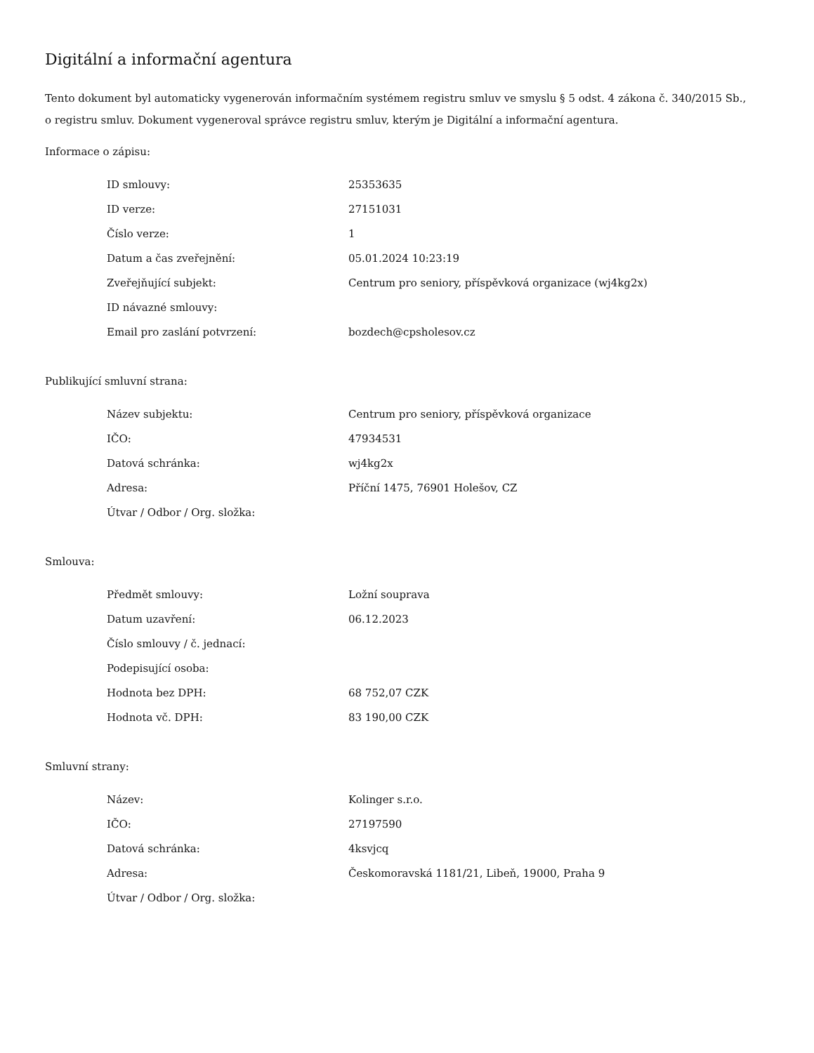Digitální a informační agentura
Tento dokument byl automaticky vygenerován informačním systémem registru smluv ve smyslu § 5 odst. 4 zákona č. 340/2015 Sb., o registru smluv. Dokument vygeneroval správce registru smluv, kterým je Digitální a informační agentura.
Informace o zápisu:
| ID smlouvy: | 25353635 |
| ID verze: | 27151031 |
| Číslo verze: | 1 |
| Datum a čas zveřejnění: | 05.01.2024 10:23:19 |
| Zveřejňující subjekt: | Centrum pro seniory, příspěvková organizace (wj4kg2x) |
| ID návazné smlouvy: | |
| Email pro zaslání potvrzení: | bozdech@cpsholesov.cz |
Publikující smluvní strana:
| Název subjektu: | Centrum pro seniory, příspěvková organizace |
| IČO: | 47934531 |
| Datová schránka: | wj4kg2x |
| Adresa: | Příční 1475, 76901 Holešov, CZ |
| Útvar / Odbor / Org. složka: | |
Smlouva:
| Předmět smlouvy: | Ložní souprava |
| Datum uzavření: | 06.12.2023 |
| Číslo smlouvy / č. jednací: | |
| Podepisující osoba: | |
| Hodnota bez DPH: | 68 752,07 CZK |
| Hodnota vč. DPH: | 83 190,00 CZK |
Smluvní strany:
| Název: | Kolinger s.r.o. |
| IČO: | 27197590 |
| Datová schránka: | 4ksvjcq |
| Adresa: | Českomoravská 1181/21, Libeň, 19000, Praha 9 |
| Útvar / Odbor / Org. složka: | |